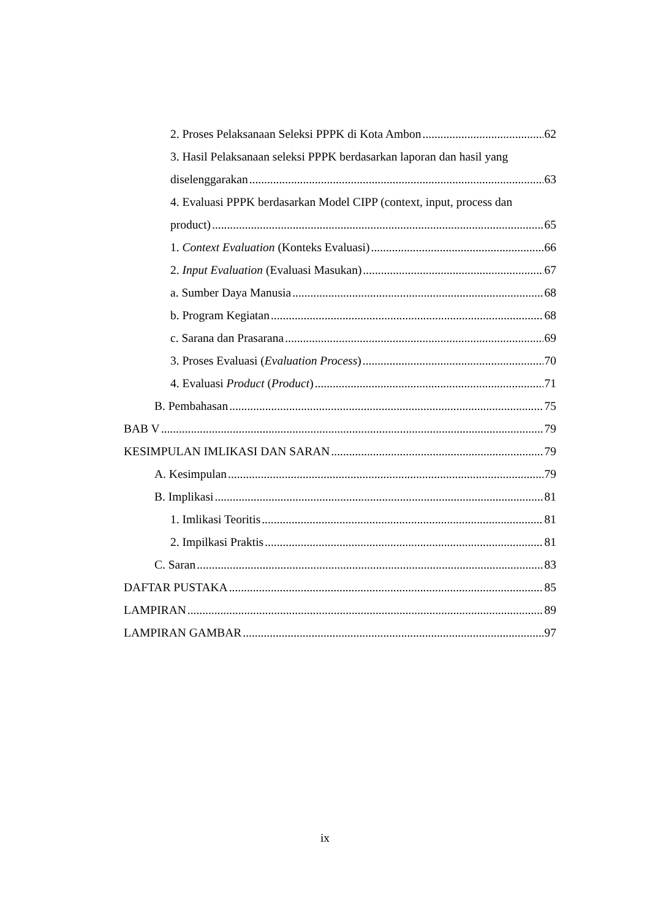2. Proses Pelaksanaan Seleksi PPPK di Kota Ambon 62
3. Hasil Pelaksanaan seleksi PPPK berdasarkan laporan dan hasil yang
diselenggarakan 63
4. Evaluasi PPPK berdasarkan Model CIPP (context, input, process dan
product) 65
1. Context Evaluation (Konteks Evaluasi) 66
2. Input Evaluation (Evaluasi Masukan) 67
a. Sumber Daya Manusia 68
b. Program Kegiatan 68
c. Sarana dan Prasarana 69
3. Proses Evaluasi (Evaluation Process) 70
4. Evaluasi Product (Product) 71
B. Pembahasan 75
BAB V 79
KESIMPULAN IMLIKASI DAN SARAN 79
A. Kesimpulan 79
B. Implikasi 81
1. Imlikasi Teoritis 81
2. Impilkasi Praktis 81
C. Saran 83
DAFTAR PUSTAKA 85
LAMPIRAN 89
LAMPIRAN GAMBAR 97
ix